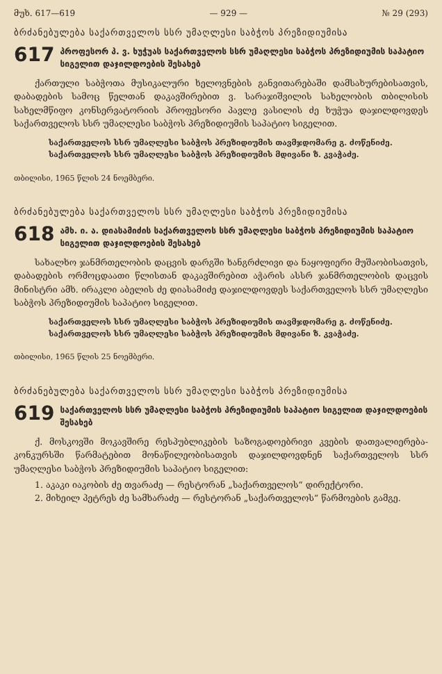მუხ. 617—619 — 929 — № 29 (293)
ბრძანებულება საქართველოს სსრ უმაღლესი საბჭოს პრეზიდიუმისა
617
პროფესორ პ. ვ. ხუჭუას საქართველოს სსრ უმაღლესი საბჭოს პრეზიდიუმის საპატიო სიგელით დაჯილდოების შესახებ
ქართული საბჭოთა მუსიკალური ხელოვნების განვითარებაში დამსახურებისათვის, დაბადების სამოც წელთან დაკავშირებით ვ. სარაჯიშვილის სახელობის თბილისის სახელმწიფო კონსერვატორიის პროფესორი პავლე ვასილის ძე ხუჭუა დაჯილდოვდეს საქართველოს სსრ უმაღლესი საბჭოს პრეზიდიუმის საპატიო სიგელით.
საქართველოს სსრ უმაღლესი საბჭოს პრეზიდიუმის თავმჯდომარე გ. ძოწენიძე.
საქართველოს სსრ უმაღლესი საბჭოს პრეზიდიუმის მდივანი ზ. კვაჭაძე.
თბილისი, 1965 წლის 24 ნოემბერი.
ბრძანებულება საქართველოს სსრ უმაღლესი საბჭოს პრეზიდიუმისა
618
ამხ. ი. ა. დიასამიძის საქართველოს სსრ უმაღლესი საბჭოს პრეზიდიუმის საპატიო სიგელით დაჯილდოების შესახებ
სახალხო ჯანმრთელობის დაცვის დარგში ხანგრძლივი და ნაყოფიერი მუშაობისათვის, დაბადების ორმოცდაათი წლისთან დაკავშირებით აჭარის ასსრ ჯანმრთელობის დაცვის მინისტრი ამხ. ირაკლი აბელის ძე დიასამიძე დაჯილდოვდეს საქართველოს სსრ უმაღლესი საბჭოს პრეზიდიუმის საპატიო სიგელით.
საქართველოს სსრ უმაღლესი საბჭოს პრეზიდიუმის თავმჯდომარე გ. ძოწენიძე.
საქართველოს სსრ უმაღლესი საბჭოს პრეზიდიუმის მდივანი ზ. კვაჭაძე.
თბილისი, 1965 წლის 25 ნოემბერი.
ბრძანებულება საქართველოს სსრ უმაღლესი საბჭოს პრეზიდიუმისა
619
საქართველოს სსრ უმაღლესი საბჭოს პრეზიდიუმის საპატიო სიგელით დაჯილდოების შესახებ
ქ. მოსკოვში მოკავშირე რესპუბლიკების საზოგადოებრივი კვების დათვალიერება-კონკურსში წარმატებით მონაწილეობისათვის დაჯილდოვდნენ საქართველოს სსრ უმაღლესი საბჭოს პრეზიდიუმის საპატიო სიგელით:
1. აკაკი იაკობის ძე თვარაძე — რესტორან „საქართველოს“ დირექტორი.
2. მიხეილ პეტრეს ძე სამხარაძე — რესტორან „საქართველოს“ წარმოების გამგე.